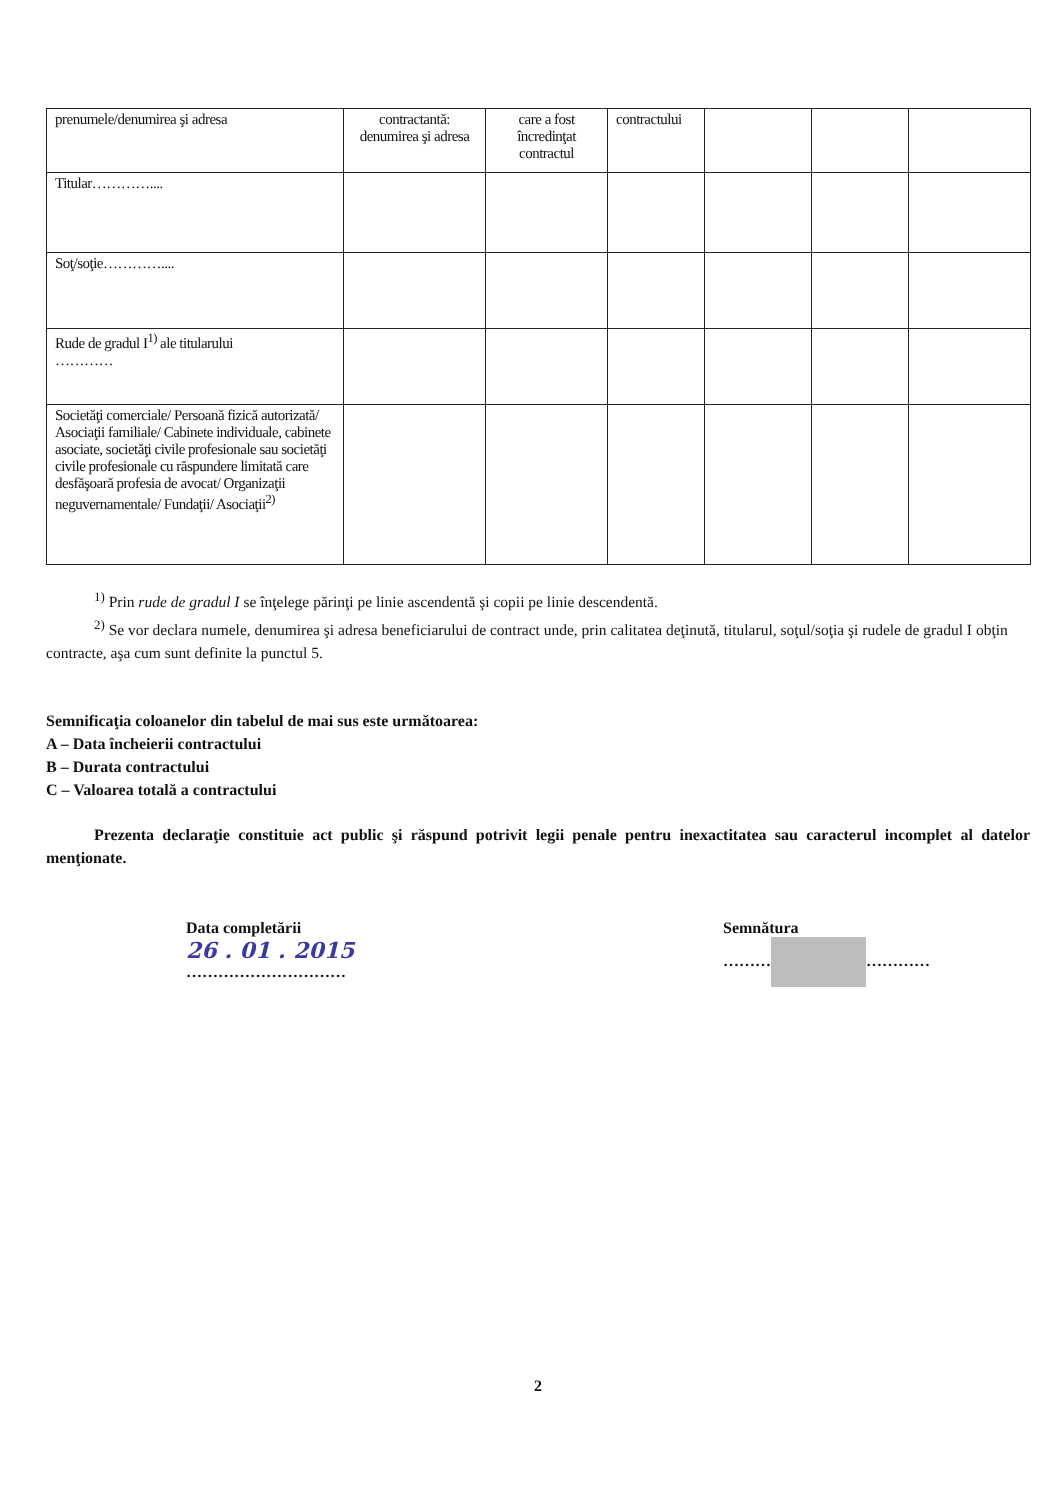| prenumele/denumirea şi adresa | contractantă: denumirea şi adresa | care a fost încredinţat contractul | contractului | | | |
| Titular………….... | | | | | | |
| Soţ/soţie………….... | | | | | | |
| Rude de gradul I<sup>1)</sup> ale titularului ………… | | | | | | |
| Societăţi comerciale/ Persoană fizică autorizată/ Asociaţii familiale/ Cabinete individuale, cabinete asociate, societăţi civile profesionale sau societăţi civile profesionale cu răspundere limitată care desfăşoară profesia de avocat/ Organizaţii neguvernamentale/ Fundaţii/ Asociaţii<sup>2)</sup> | | | | | | |
<sup>1)</sup> Prin rude de gradul I se înţelege părinţi pe linie ascendentă şi copii pe linie descendentă.
<sup>2)</sup> Se vor declara numele, denumirea şi adresa beneficiarului de contract unde, prin calitatea deţinută, titularul, soţul/soţia şi rudele de gradul I obţin contracte, aşa cum sunt definite la punctul 5.
Semnificaţia coloanelor din tabelul de mai sus este următoarea:
A – Data încheierii contractului
B – Durata contractului
C – Valoarea totală a contractului
Prezenta declaraţie constituie act public şi răspund potrivit legii penale pentru inexactitatea sau caracterul incomplet al datelor menţionate.
Data completării
26 . 01 . 2015
…………………………
Semnătura
……… …………
2